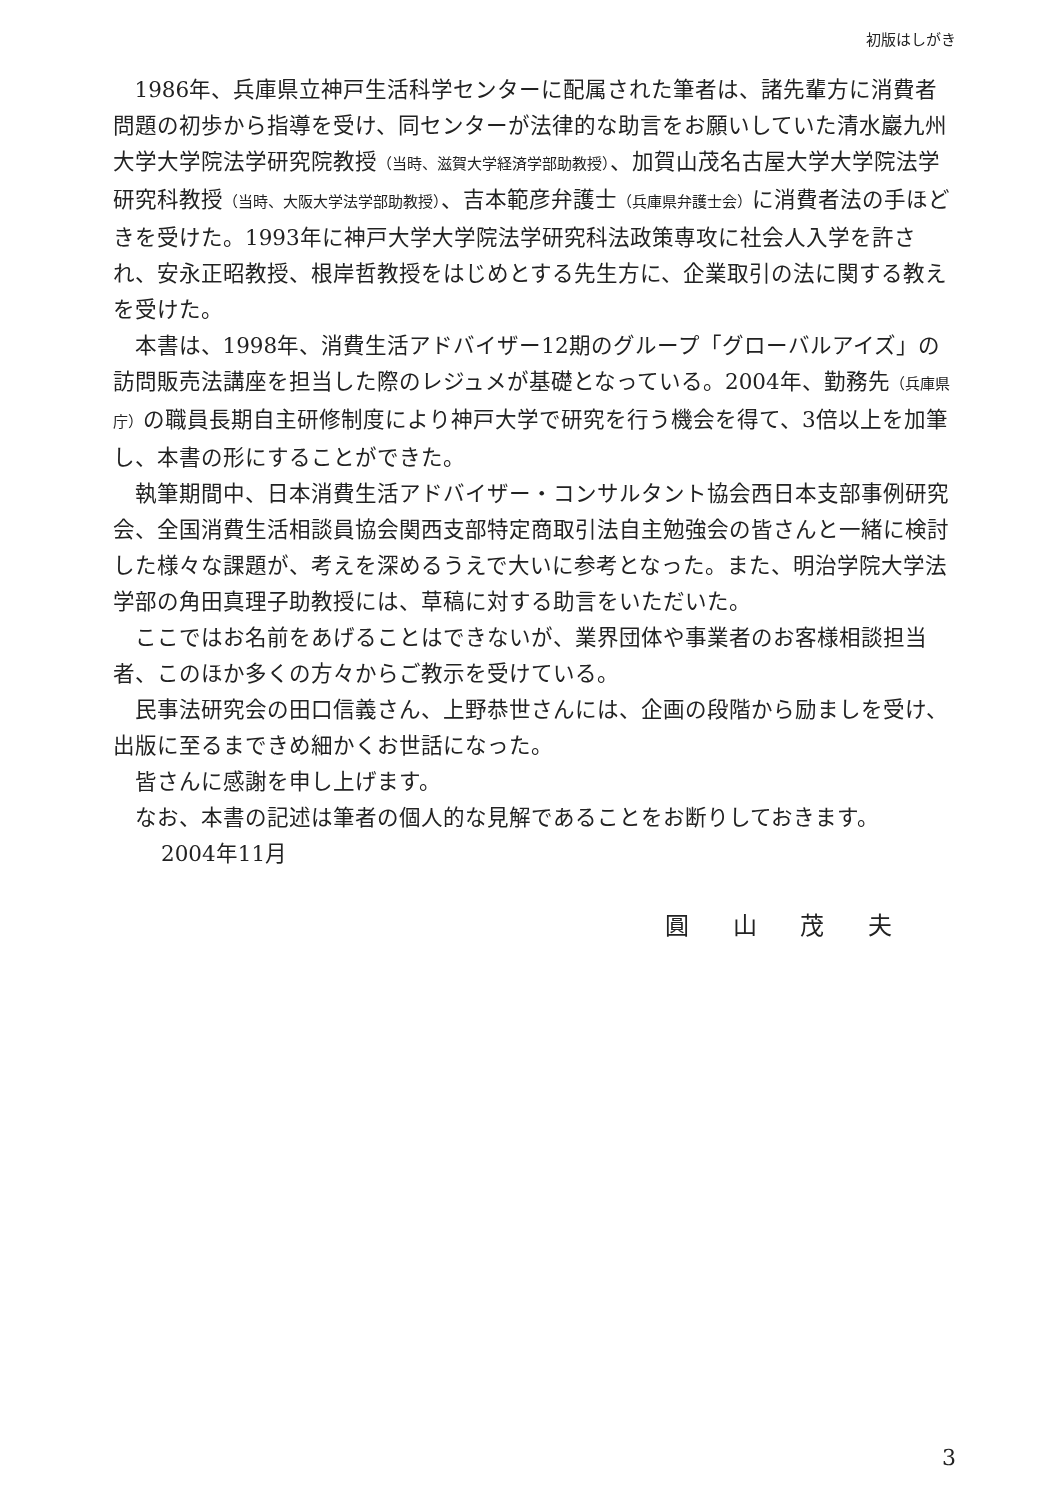初版はしがき
1986年、兵庫県立神戸生活科学センターに配属された筆者は、諸先輩方に消費者問題の初歩から指導を受け、同センターが法律的な助言をお願いしていた清水巖九州大学大学院法学研究院教授（当時、滋賀大学経済学部助教授）、加賀山茂名古屋大学大学院法学研究科教授（当時、大阪大学法学部助教授）、吉本範彦弁護士（兵庫県弁護士会）に消費者法の手ほどきを受けた。1993年に神戸大学大学院法学研究科法政策専攻に社会人入学を許され、安永正昭教授、根岸哲教授をはじめとする先生方に、企業取引の法に関する教えを受けた。
本書は、1998年、消費生活アドバイザー12期のグループ「グローバルアイズ」の訪問販売法講座を担当した際のレジュメが基礎となっている。2004年、勤務先（兵庫県庁）の職員長期自主研修制度により神戸大学で研究を行う機会を得て、3倍以上を加筆し、本書の形にすることができた。
執筆期間中、日本消費生活アドバイザー・コンサルタント協会西日本支部事例研究会、全国消費生活相談員協会関西支部特定商取引法自主勉強会の皆さんと一緒に検討した様々な課題が、考えを深めるうえで大いに参考となった。また、明治学院大学法学部の角田真理子助教授には、草稿に対する助言をいただいた。
ここではお名前をあげることはできないが、業界団体や事業者のお客様相談担当者、このほか多くの方々からご教示を受けている。
民事法研究会の田口信義さん、上野恭世さんには、企画の段階から励ましを受け、出版に至るまできめ細かくお世話になった。
皆さんに感謝を申し上げます。
なお、本書の記述は筆者の個人的な見解であることをお断りしておきます。
2004年11月
圓 山 茂 夫
3